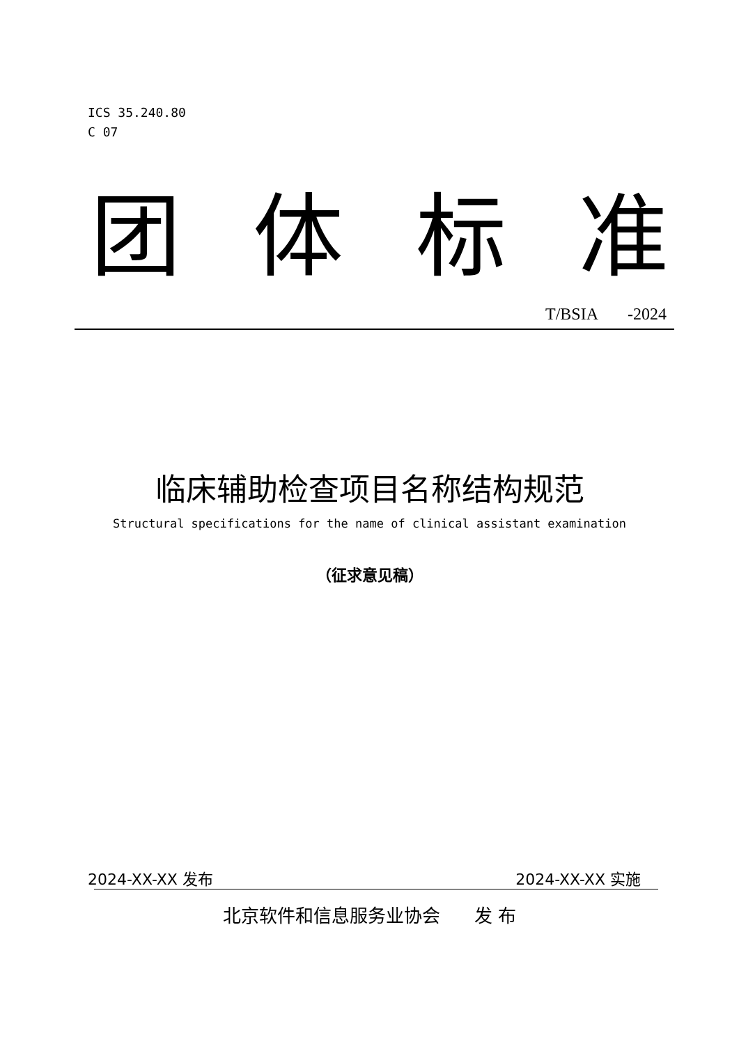ICS 35.240.80
C 07
团 体 标 准
T/BSIA -2024
临床辅助检查项目名称结构规范
Structural specifications for the name of clinical assistant examination
（征求意见稿）
2024-XX-XX 发布 2024-XX-XX 实施
北京软件和信息服务业协会 发 布